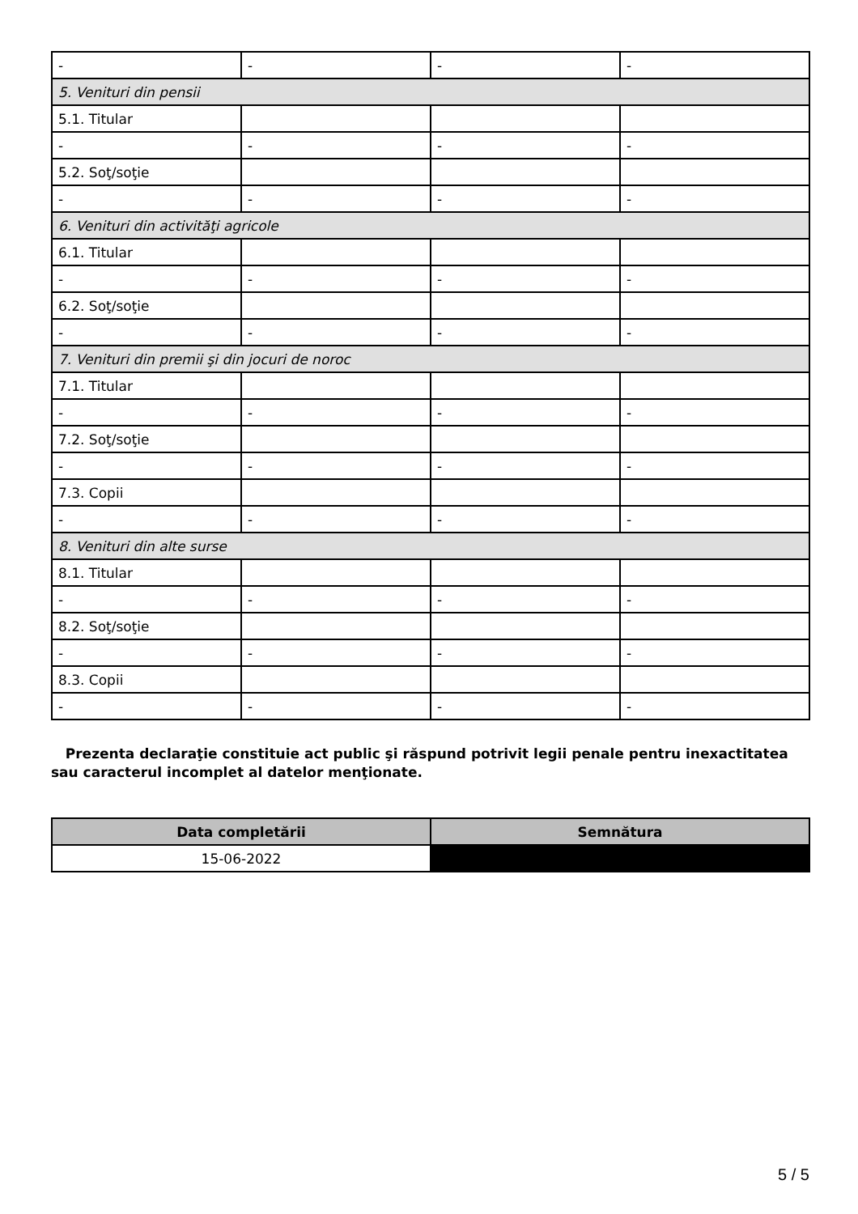| - | - | - | - |
| 5. Venituri din pensii | | | |
| 5.1. Titular | | | |
| - | - | - | - |
| 5.2. Soţ/soţie | | | |
| - | - | - | - |
| 6. Venituri din activităţi agricole | | | |
| 6.1. Titular | | | |
| - | - | - | - |
| 6.2. Soţ/soţie | | | |
| - | - | - | - |
| 7. Venituri din premii şi din jocuri de noroc | | | |
| 7.1. Titular | | | |
| - | - | - | - |
| 7.2. Soţ/soţie | | | |
| - | - | - | - |
| 7.3. Copii | | | |
| - | - | - | - |
| 8. Venituri din alte surse | | | |
| 8.1. Titular | | | |
| - | - | - | - |
| 8.2. Soţ/soţie | | | |
| - | - | - | - |
| 8.3. Copii | | | |
| - | - | - | - |
Prezenta declaraţie constituie act public şi răspund potrivit legii penale pentru inexactitatea sau caracterul incomplet al datelor menţionate.
| Data completării | Semnătura |
| --- | --- |
| 15-06-2022 | |
5 / 5